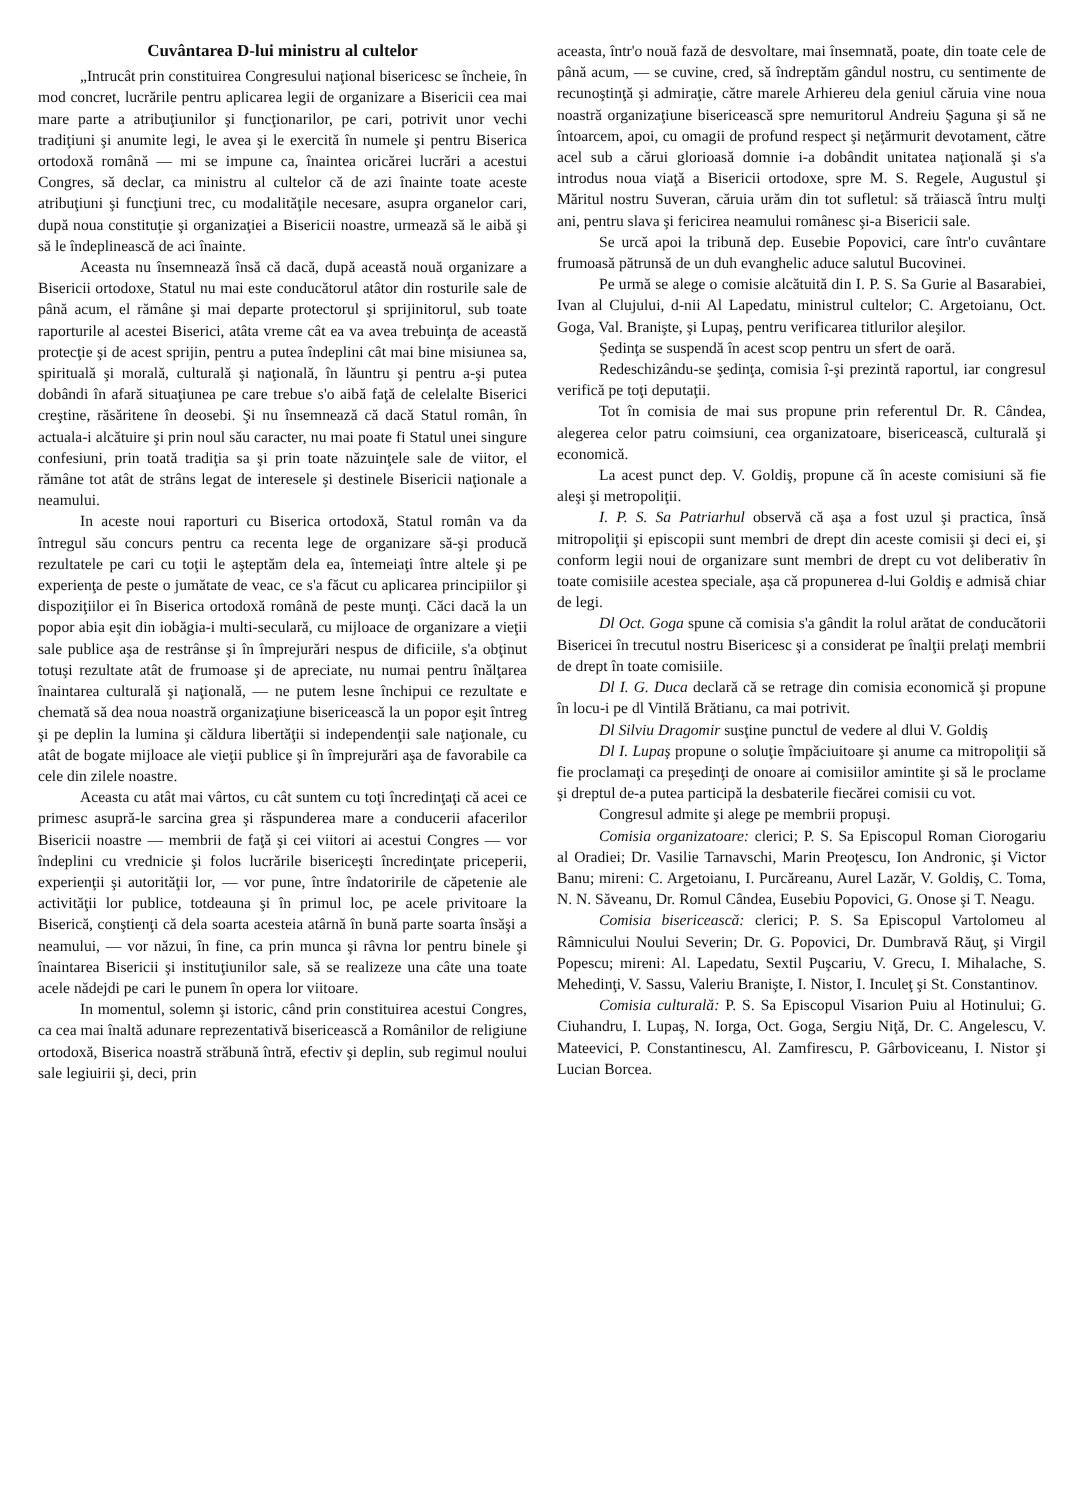Cuvântarea D-lui ministru al cultelor
„Intrucât prin constituirea Congresului naţional bisericesc se încheie, în mod concret, lucrările pentru aplicarea legii de organizare a Bisericii cea mai mare parte a atribuţiunilor şi funcţionarilor, pe cari, potrivit unor vechi tradiţiuni şi anumite legi, le avea şi le exercită în numele şi pentru Biserica ortodoxă română — mi se impune ca, înaintea oricărei lucrări a acestui Congres, să declar, ca ministru al cultelor că de azi înainte toate aceste atribuţiuni şi funcţiuni trec, cu modalităţile necesare, asupra organelor cari, după noua constituţie şi organizaţiei a Bisericii noastre, urmează să le aibă şi să le îndeplinească de aci înainte.
Aceasta nu însemnează însă că dacă, după această nouă organizare a Bisericii ortodoxe, Statul nu mai este conducătorul atâtor din rosturile sale de până acum, el rămâne şi mai departe protectorul şi sprijinitorul, sub toate raporturile al acestei Biserici, atâta vreme cât ea va avea trebuinţa de această protecţie şi de acest sprijin, pentru a putea îndeplini cât mai bine misiunea sa, spirituală şi morală, culturală şi naţională, în lăuntru şi pentru a-şi putea dobândi în afară situaţiunea pe care trebue s'o aibă faţă de celelalte Biserici creştine, răsăritene în deosebi. Şi nu însemnează că dacă Statul român, în actuala-i alcătuire şi prin noul său caracter, nu mai poate fi Statul unei singure confesiuni, prin toată tradiţia sa şi prin toate năzuinţele sale de viitor, el rămâne tot atât de strâns legat de interesele şi destinele Bisericii naţionale a neamului.
In aceste noui raporturi cu Biserica ortodoxă, Statul român va da întregul său concurs pentru ca recenta lege de organizare să-şi producă rezultatele pe cari cu toţii le aşteptăm dela ea, întemeiaţi între altele şi pe experienţa de peste o jumătate de veac, ce s'a făcut cu aplicarea principiilor şi dispoziţiilor ei în Biserica ortodoxă română de peste munţi. Căci dacă la un popor abia eşit din iobăgia-i multi-seculară, cu mijloace de organizare a vieţii sale publice aşa de restrânse şi în împrejurări nespus de dificiile, s'a obţinut totuşi rezultate atât de frumoase şi de apreciate, nu numai pentru înălţarea înaintarea culturală şi naţională, — ne putem lesne închipui ce rezultate e chemată să dea noua noastră organizaţiune bisericească la un popor eşit întreg şi pe deplin la lumina şi căldura libertăţii si independenţii sale naţionale, cu atât de bogate mijloace ale vieţii publice şi în împrejurări aşa de favorabile ca cele din zilele noastre.
Aceasta cu atât mai vârtos, cu cât suntem cu toţi încredinţaţi că acei ce primesc asupră-le sarcina grea şi răspunderea mare a conducerii afacerilor Bisericii noastre — membrii de faţă şi cei viitori ai acestui Congres — vor îndeplini cu vrednicie şi folos lucrările bisericeşti încredinţate priceperii, experienţii şi autorităţii lor, — vor pune, între îndatoririle de căpetenie ale activităţii lor publice, totdeauna şi în primul loc, pe acele privitoare la Biserică, conştienţi că dela soarta acesteia atârnă în bună parte soarta însăşi a neamului, — vor năzui, în fine, ca prin munca şi râvna lor pentru binele şi înaintarea Bisericii şi instituţiunilor sale, să se realizeze una câte una toate acele nădejdi pe cari le punem în opera lor viitoare.
In momentul, solemn şi istoric, când prin constituirea acestui Congres, ca cea mai înaltă adunare reprezentativă bisericească a Românilor de religiune ortodoxă, Biserica noastră străbună întră, efectiv şi deplin, sub regimul noului sale legiuirii şi, deci, prin
aceasta, într'o nouă fază de desvoltare, mai însemnată, poate, din toate cele de până acum, — se cuvine, cred, să îndreptăm gândul nostru, cu sentimente de recunoştinţă şi admiraţie, către marele Arhiereu dela geniul căruia vine noua noastră organizaţiune bisericească spre nemuritorul Andreiu Şaguna şi să ne întoarcem, apoi, cu omagii de profund respect şi neţărmurit devotament, către acel sub a cărui glorioasă domnie i-a dobândit unitatea naţională şi s'a introdus noua viaţă a Bisericii ortodoxe, spre M. S. Regele, Augustul şi Măritul nostru Suveran, căruia urăm din tot sufletul: să trăiască întru mulţi ani, pentru slava şi fericirea neamului românesc şi-a Bisericii sale.
Se urcă apoi la tribună dep. Eusebie Popovici, care într'o cuvântare frumoasă pătrunsă de un duh evanghelic aduce salutul Bucovinei.
Pe urmă se alege o comisie alcătuită din I. P. S. Sa Gurie al Basarabiei, Ivan al Clujului, d-nii Al Lapedatu, ministrul cultelor; C. Argetoianu, Oct. Goga, Val. Branişte, şi Lupaş, pentru verificarea titlurilor aleşilor.
Şedinţa se suspendă în acest scop pentru un sfert de oară.
Redeschizându-se şedinţa, comisia î-şi prezintă raportul, iar congresul verifică pe toţi deputaţii.
Tot în comisia de mai sus propune prin referentul Dr. R. Cândea, alegerea celor patru coimsiuni, cea organizatoare, bisericească, culturală şi economică.
La acest punct dep. V. Goldiş, propune că în aceste comisiuni să fie aleşi şi metropoliţii.
I. P. S. Sa Patriarhul observă că aşa a fost uzul şi practica, însă mitropoliţii şi episcopii sunt membri de drept din aceste comisii şi deci ei, şi conform legii noui de organizare sunt membri de drept cu vot deliberativ în toate comisiile acestea speciale, aşa că propunerea d-lui Goldiş e admisă chiar de legi.
Dl Oct. Goga spune că comisia s'a gândit la rolul arătat de conducătorii Bisericei în trecutul nostru Bisericesc şi a considerat pe înalţii prelaţi membrii de drept în toate comisiile.
Dl I. G. Duca declară că se retrage din comisia economică şi propune în locu-i pe dl Vintilă Brătianu, ca mai potrivit.
Dl Silviu Dragomir susţine punctul de vedere al dlui V. Goldiş
Dl I. Lupaş propune o soluţie împăciuitoare şi anume ca mitropoliţii să fie proclamaţi ca preşedinţi de onoare ai comisiilor amintite şi să le proclame şi dreptul de-a putea participă la desbaterile fiecărei comisii cu vot.
Congresul admite şi alege pe membrii propuşi.
Comisia organizatoare: clerici; P. S. Sa Episcopul Roman Ciorogariu al Oradiei; Dr. Vasilie Tarnavschi, Marin Preoţescu, Ion Andronic, şi Victor Banu; mireni: C. Argetoianu, I. Purcăreanu, Aurel Lazăr, V. Goldiş, C. Toma, N. N. Săveanu, Dr. Romul Cândea, Eusebiu Popovici, G. Onose şi T. Neagu.
Comisia bisericească: clerici; P. S. Sa Episcopul Vartolomeu al Râmnicului Noului Severin; Dr. G. Popovici, Dr. Dumbravă Răuţ, şi Virgil Popescu; mireni: Al. Lapedatu, Sextil Puşcariu, V. Grecu, I. Mihalache, S. Mehedinţi, V. Sassu, Valeriu Branişte, I. Nistor, I. Inculeţ şi St. Constantinov.
Comisia culturală: P. S. Sa Episcopul Visarion Puiu al Hotinului; G. Ciuhandru, I. Lupaş, N. Iorga, Oct. Goga, Sergiu Niţă, Dr. C. Angelescu, V. Mateevici, P. Constantinescu, Al. Zamfirescu, P. Gârboviceanu, I. Nistor şi Lucian Borcea.